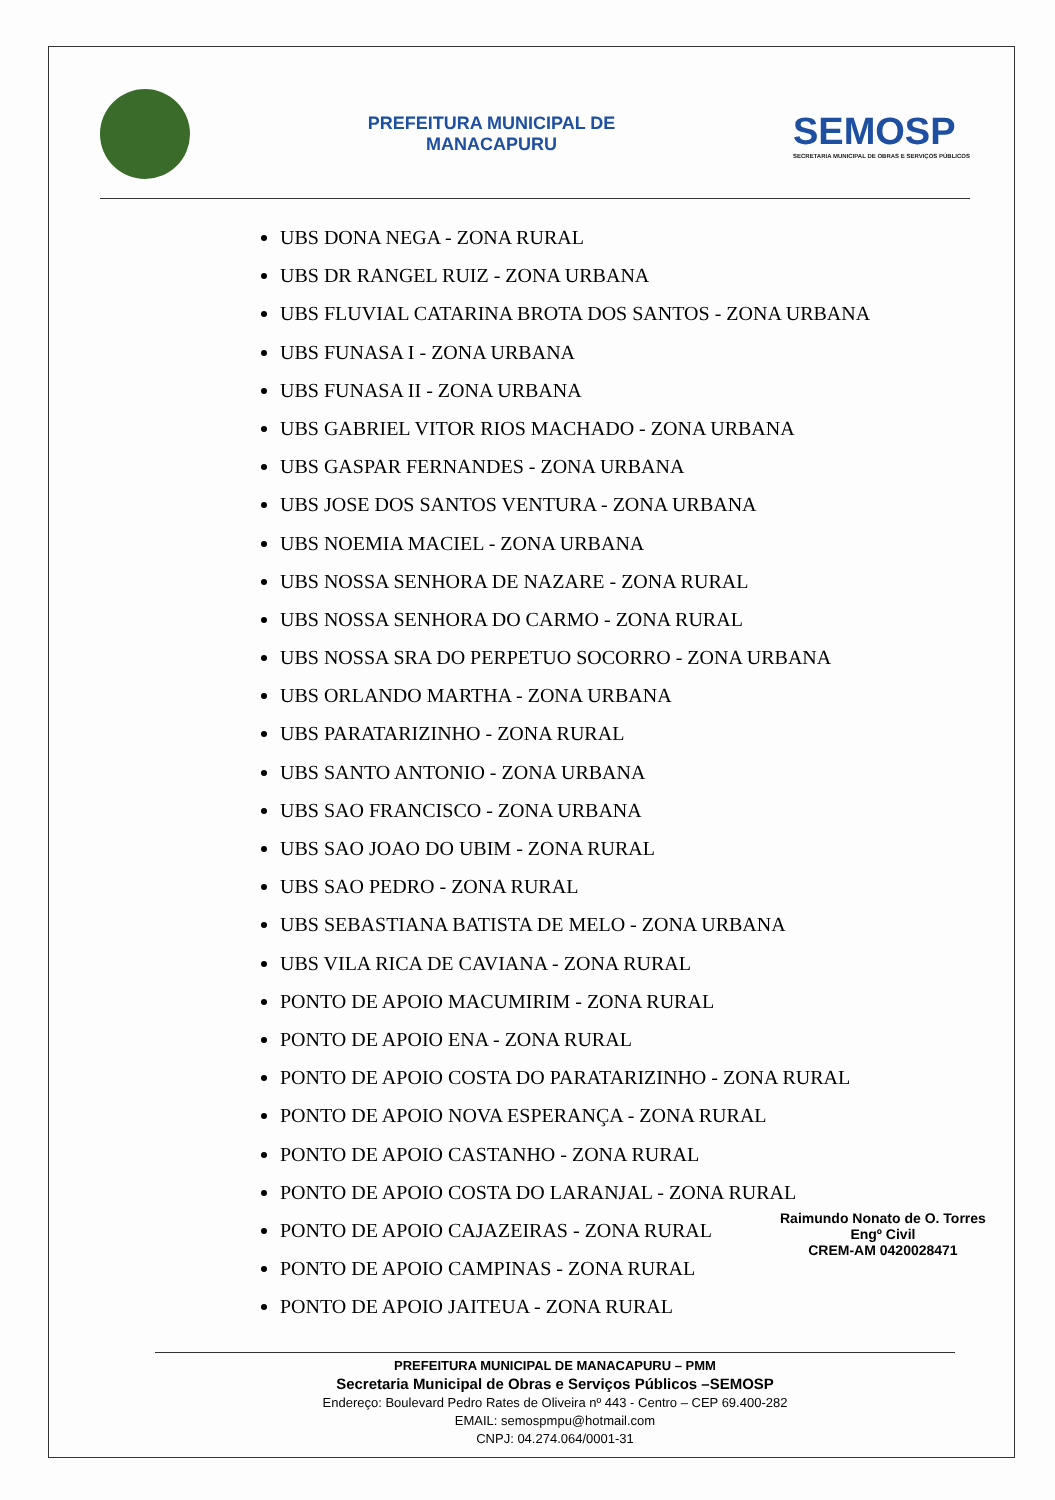PREFEITURA MUNICIPAL DE
MANACAPURU
SEMOSP
SECRETARIA MUNICIPAL DE OBRAS E SERVIÇOS PÚBLICOS
UBS DONA NEGA - ZONA RURAL
UBS DR RANGEL RUIZ - ZONA URBANA
UBS FLUVIAL CATARINA BROTA DOS SANTOS - ZONA URBANA
UBS FUNASA I - ZONA URBANA
UBS FUNASA II - ZONA URBANA
UBS GABRIEL VITOR RIOS MACHADO - ZONA URBANA
UBS GASPAR FERNANDES - ZONA URBANA
UBS JOSE DOS SANTOS VENTURA - ZONA URBANA
UBS NOEMIA MACIEL - ZONA URBANA
UBS NOSSA SENHORA DE NAZARE - ZONA RURAL
UBS NOSSA SENHORA DO CARMO - ZONA RURAL
UBS NOSSA SRA DO PERPETUO SOCORRO - ZONA URBANA
UBS ORLANDO MARTHA - ZONA URBANA
UBS PARATARIZINHO - ZONA RURAL
UBS SANTO ANTONIO - ZONA URBANA
UBS SAO FRANCISCO - ZONA URBANA
UBS SAO JOAO DO UBIM - ZONA RURAL
UBS SAO PEDRO - ZONA RURAL
UBS SEBASTIANA BATISTA DE MELO - ZONA URBANA
UBS VILA RICA DE CAVIANA - ZONA RURAL
PONTO DE APOIO MACUMIRIM - ZONA RURAL
PONTO DE APOIO ENA - ZONA RURAL
PONTO DE APOIO COSTA DO PARATARIZINHO - ZONA RURAL
PONTO DE APOIO NOVA ESPERANÇA - ZONA RURAL
PONTO DE APOIO CASTANHO - ZONA RURAL
PONTO DE APOIO COSTA DO LARANJAL - ZONA RURAL
PONTO DE APOIO CAJAZEIRAS - ZONA RURAL
PONTO DE APOIO CAMPINAS - ZONA RURAL
PONTO DE APOIO JAITEUA - ZONA RURAL
Raimundo Nonato de O. Torres
Engº Civil
CREM-AM 0420028471
PREFEITURA MUNICIPAL DE MANACAPURU – PMM
Secretaria Municipal de Obras e Serviços Públicos –SEMOSP
Endereço: Boulevard Pedro Rates de Oliveira nº 443 - Centro – CEP 69.400-282
EMAIL: semospmpu@hotmail.com
CNPJ: 04.274.064/0001-31